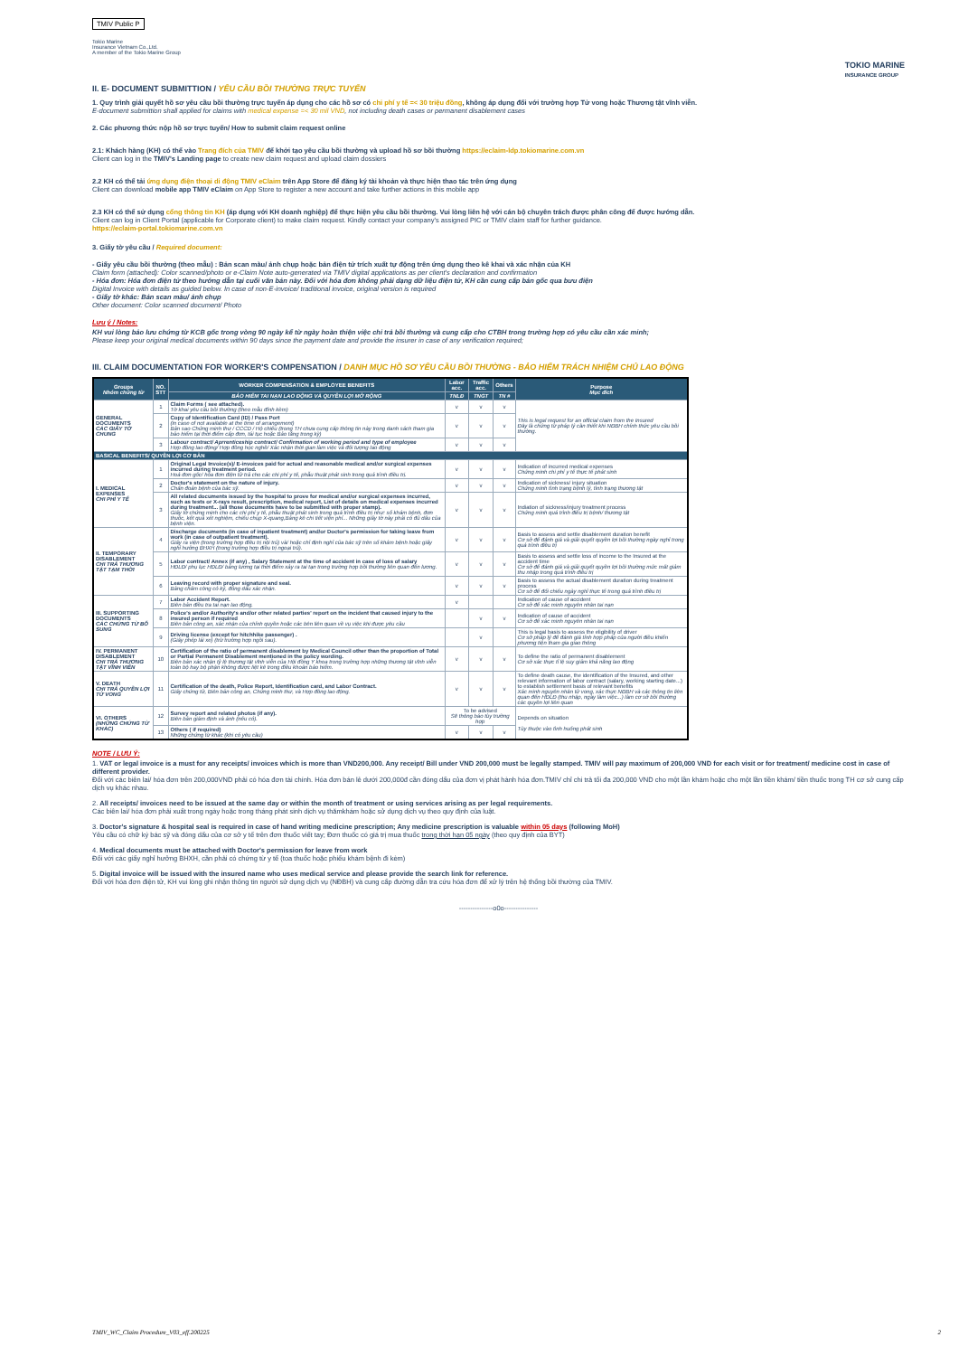TMIV Public P
Tokio Marine
Insurance Vietnam Co.,Ltd.
A member of the Tokio Marine Group
TOKIO MARINE
INSURANCE GROUP
II. E- DOCUMENT SUBMITTION / YÊU CẦU BỒI THƯỜNG TRỰC TUYẾN
1. Quy trình giải quyết hồ sơ yêu cầu bồi thường trực tuyến áp dụng cho các hồ sơ có chi phí y tế =< 30 triệu đồng, không áp dụng đối với trường hợp Tử vong hoặc Thương tật vĩnh viễn.
E-document submittion shall applied for claims with medical expense =< 30 mil VND, not including death cases or permanent disablement cases
2. Các phương thức nộp hồ sơ trực tuyến/ How to submit claim request online
2.1: Khách hàng (KH) có thể vào Trang đích của TMIV để khởi tạo yêu cầu bồi thường và upload hồ sơ bồi thường https://eclaim-ldp.tokiomarine.com.vn
Client can log in the TMIV's Landing page to create new claim request and upload claim dossiers
2.2 KH có thể tải ứng dụng điện thoại di động TMIV eClaim trên App Store để đăng ký tài khoản và thực hiện thao tác trên ứng dụng
Client can download mobile app TMIV eClaim on App Store to register a new account and take further actions in this mobile app
2.3 KH có thể sử dụng cổng thông tin KH (áp dụng với KH doanh nghiệp) để thực hiện yêu cầu bồi thường. Vui lòng liên hệ với cán bộ chuyên trách được phân công để được hướng dẫn.
Client can log in Client Portal (applicable for Corporate client) to make claim request. Kindly contact your company's assigned PIC or TMIV claim staff for further guidance.
https://eclaim-portal.tokiomarine.com.vn
3. Giấy tờ yêu cầu / Required document:
- Giấy yêu cầu bồi thường (theo mẫu) : Bản scan màu/ ảnh chụp hoặc bản điện tử trích xuất tự động trên ứng dụng theo kê khai và xác nhận của KH
Claim form (attached): Color scanned/photo or e-Claim Note auto-generated via TMIV digital applications as per client's declaration and confirmation
- Hóa đơn: Hóa đơn điện tử theo hướng dẫn tại cuối văn bản này. Đối với hóa đơn không phải dạng dữ liệu điện tử, KH cần cung cấp bản gốc qua bưu điện
Digital Invoice with details as guided below. In case of non-E-invoice/ traditional invoice, original version is required
- Giấy tờ khác: Bản scan màu/ ảnh chụp
Other document: Color scanned document/ Photo
Lưu ý / Notes:
KH vui lòng bảo lưu chứng từ KCB gốc trong vòng 90 ngày kể từ ngày hoàn thiện việc chi trả bồi thường và cung cấp cho CTBH trong trường hợp có yêu cầu cần xác minh;
Please keep your original medical documents within 90 days since the payment date and provide the insurer in case of any verification required;
III. CLAIM DOCUMENTATION FOR WORKER'S COMPENSATION / DANH MỤC HỒ SƠ YÊU CẦU BỒI THƯỜNG - BẢO HIỂM TRÁCH NHIỆM CHỦ LAO ĐỘNG
| Groups Nhóm chứng từ | NO. STT | WORKER COMPENSATION & EMPLOYEE BENEFITS | Labor acc. | Traffic acc. | Others | Purpose Mục đích |
| --- | --- | --- | --- | --- | --- | --- |
| | | BẢO HIỂM TAI NẠN LAO ĐỘNG VÀ QUYỀN LỢI MỞ RỘNG | TNLĐ | TNGT | TN # | |
| GENERAL DOCUMENTS CÁC GIẤY TỜ CHUNG | 1 | Claim Forms ( see attached). Tờ khai yêu cầu bồi thường (theo mẫu đính kèm) | v | v | v | This is legal request for an official claim from the Insured Đây là chứng từ pháp lý cần thiết khi NĐBH chính thức yêu cầu bồi thường. |
| | 2 | Copy of Identification Card (ID) / Pass Port (in case of not available at the time of arrangement) Bản sao Chứng minh thư / CCCD / Hộ chiếu (trong TH chưa cung cấp thông tin này trong danh sách tham gia bảo hiểm tại thời điểm cấp đơn, tái tục hoặc Bảo tăng trong kỳ) | v | v | v | |
| | 3 | Labour contract/ Aprrenticeship contract/ Confirmation of working period and type of employee Hợp đồng lao động/ Hợp đồng học nghề/ Xác nhận thời gian làm việc và đối tượng lao động | v | v | v | |
| BASICAL BENEFITS/ QUYỀN LỢI CƠ BẢN | | | | | | |
| I. MEDICAL EXPENSES CHI PHÍ Y TẾ | 1 | Original Legal Invoice(s)/ E-invoices paid for actual and reasonable medical and/or surgical expenses incurred during treatment period. Hoá đơn gốc/ hóa đơn điện tử trả cho các chi phí y tế, phẫu thuật phát sinh trong quá trình điều trị. | v | v | v | Indication of incurred medical expenses Chứng minh chi phí y tế thực tế phát sinh |
| | 2 | Doctor's statement on the nature of injury. Chẩn đoán bệnh của bác sỹ. | v | v | v | Indication of sickness/ injury situation Chứng minh tình trạng bệnh lý, tình trạng thương tật |
| | 3 | All related documents issued by the hospital to prove for medical and/or surgical expenses incurred, such as tests or X-rays result, prescription, medical report, List of details on medical expenses incurred during treatment... (all those documents have to be submitted with proper stamp). Giấy tờ chứng minh cho các chi phí y tế, phẫu thuật phát sinh trong quá trình điều trị như: sổ khám bệnh, đơn thuốc, kết quả xét nghiệm, chiếu chụp X-quang,Bảng kê chi tiết viện phí... Những giấy tờ này phải có đủ dấu của bệnh viện. | v | v | v | Indiation of sickness/injury treatment process Chứng minh quá trình điều trị bệnh/ thương tật |
| II. TEMPORARY DISABLEMENT CHI TRẢ THƯƠNG TẬT TẠM THỜI | 4 | Discharge documents (in case of inpatient treatment) and/or Doctor's permission for taking leave from work (in case of outpatient treatment). Giấy ra viện (trong trường hợp điều trị nội trú) và/ hoặc chỉ định nghỉ của bác sỹ trên sổ khám bệnh hoặc giấy nghỉ hưởng BHXH (trong trường hợp điều trị ngoại trú). | v | v | v | Basis to assess and settle disablement duration benefit Cơ sở để đánh giá và giải quyết quyền lợi bồi thường ngày nghỉ trong quá trình điều trị |
| | 5 | Labor contract/ Annex (if any) , Salary Statement at the time of accident in case of loss of salary HĐLĐ/ phụ lục HĐLĐ/ bảng lương tại thời điểm xảy ra tai tạn trong trường hợp bồi thường liên quan đến lương. | v | v | v | Basis to assess and settle loss of income to the Insured at the accident time Cơ sở để đánh giá và giải quyết quyền lợi bồi thường mức mất giảm thu nhập trong quá trình điều trị |
| | 6 | Leaving record with proper signature and seal. Bảng chấm công có ký, đóng dấu xác nhận. | v | v | v | Basis to assess the actual disablement duration during treatment process Cơ sở để đối chiếu ngày nghỉ thực tế trong quá trình điều trị |
| III. SUPPORTING DOCUMENTS CÁC CHỨNG TỪ BỔ SUNG | 7 | Labor Accident Report. Biên bản điều tra tai nạn lao động. | v | | | Indication of cause of accident Cơ sở để xác minh nguyên nhân tai nạn |
| | 8 | Police's and/or Authority's and/or other related parties' report on the incident that caused injury to the insured person if required Biên bản công an, xác nhận của chính quyền hoặc các bên liên quan về vụ việc khi được yêu cầu | | v | v | Indication of cause of accident Cơ sở để xác minh nguyên nhân tai nạn |
| | 9 | Driving license (except for hitchhike passenger) . (Giấy phép lái xe) (trừ trường hợp ngồi sau). | | v | | This is legal basis to assess the eligibility of driver Cơ sở pháp lý để đánh giá tính hợp pháp của người điều khiển phương tiện tham gia giao thông |
| IV. PERMANENT DISABLEMENT CHI TRẢ THƯƠNG TẬT VĨNH VIỄN | 10 | Certification of the ratio of permanent disablement by Medical Council other than the proportion of Total or Partial Permanent Disablement mentioned in the policy wording. Biên bản xác nhận tỷ lệ thương tật vĩnh viễn của Hội đồng Y khoa trong trường hợp những thương tật vĩnh viễn toàn bộ hay bộ phận không được liệt kê trong điều khoản bảo hiểm. | v | v | v | To define the ratio of permanent disablement Cơ sở xác thực tỉ lệ suy giảm khả năng lao động |
| V. DEATH CHI TRẢ QUYỀN LỢI TỬ VONG | 11 | Certification of the death, Police Report, Identification card, and Labor Contract. Giấy chứng tử, Biên bản công an, Chứng minh thư, và Hợp đồng lao động. | v | v | v | To define death cause, the identification of the Insured, and other relevant information of labor contract (salary, working starting date...) to establish settlement basis of relevant benefits Xác minh nguyên nhân tử vong, xác thực NĐBH và các thông tin liên quan đến HĐLĐ (thu nhập, ngày làm việc...) làm cơ sở bồi thường các quyền lợi liên quan |
| VI. OTHERS (NHỮNG CHỨNG TỪ KHÁC) | 12 | Survey report and related photos (if any). Biên bản giám định và ảnh (nếu có). | To be advised Sẽ thông báo tùy trường hợp | | | Depends on situation Tùy thuộc vào tình huống phát sinh |
| | 13 | Others ( if required) Những chứng từ khác (khi có yêu cầu) | v | v | v | |
NOTE / LƯU Ý:
1. VAT or legal invoice is a must for any receipts/ invoices which is more than VND200,000. Any receipt/ Bill under VND 200,000 must be legally stamped. TMIV will pay maximum of 200,000 VND for each visit or for treatment/ medicine cost in case of different provider.
Đối với các biên lai/ hóa đơn trên 200,000VND phải có hóa đơn tài chính. Hóa đơn bán lẻ dưới 200,000đ cần đóng dấu của đơn vị phát hành hóa đơn.TMIV chỉ chi trả tối đa 200,000 VND cho một lần khám hoặc cho một lần tiền khám/ tiền thuốc trong TH cơ sở cung cấp dịch vụ khác nhau.
2. All receipts/ invoices need to be issued at the same day or within the month of treatment or using services arising as per legal requirements.
Các biên lai/ hóa đơn phải xuất trong ngày hoặc trong tháng phát sinh dịch vụ thămkhám hoặc sử dụng dịch vụ theo quy định của luật.
3. Doctor's signature & hospital seal is required in case of hand writing medicine prescription; Any medicine prescription is valuable within 05 days (following MoH)
Yêu cầu có chữ ký bác sỹ và đóng dấu của cơ sở y tế trên đơn thuốc viết tay; Đơn thuốc có giá trị mua thuốc trong thời hạn 05 ngày (theo quy định của BYT)
4. Medical documents must be attached with Doctor's permission for leave from work
Đối với các giấy nghỉ hưởng BHXH, cần phải có chứng từ y tế (toa thuốc hoặc phiếu khám bệnh đi kèm)
5. Digital invoice will be issued with the insured name who uses medical service and please provide the search link for reference.
Đối với hóa đơn điện tử, KH vui lòng ghi nhận thông tin người sử dụng dịch vụ (NĐBH) và cung cấp đường dẫn tra cứu hóa đơn để xử lý trên hệ thống bồi thường của TMIV.
---------------o0o---------------
TMIV_WC_Claim Procedure_V03_eff.200225 2